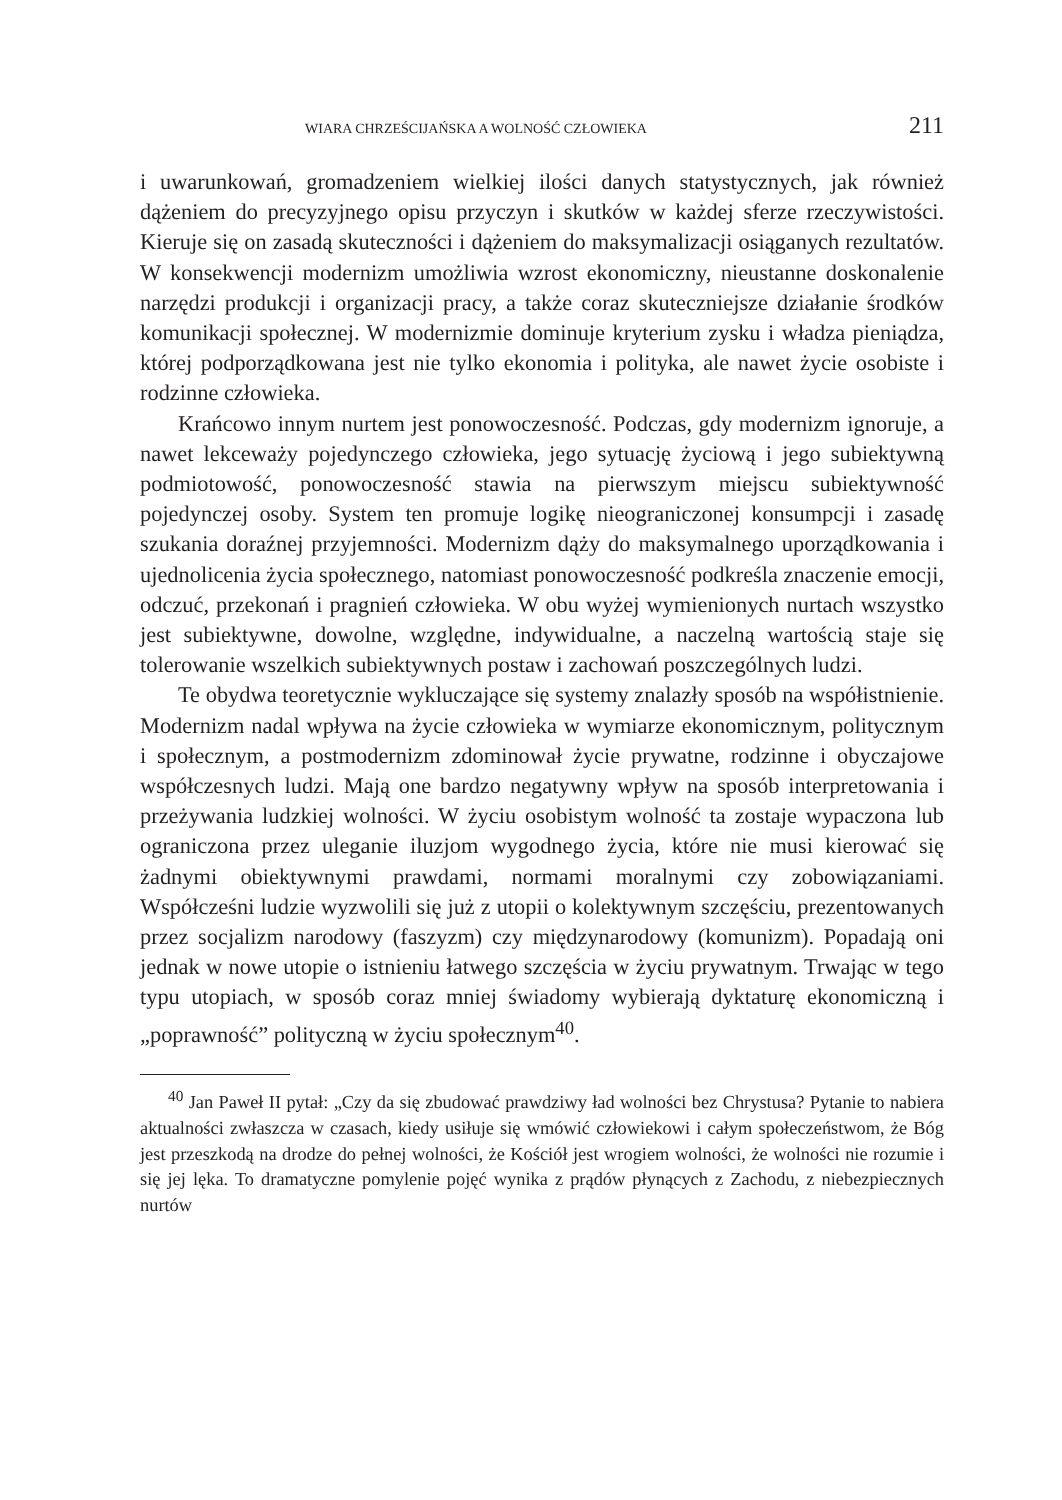WIARA CHRZEŚCIJAŃSKA A WOLNOŚĆ CZŁOWIEKA 211
i uwarunkowań, gromadzeniem wielkiej ilości danych statystycznych, jak również dążeniem do precyzyjnego opisu przyczyn i skutków w każdej sferze rzeczywistości. Kieruje się on zasadą skuteczności i dążeniem do maksymalizacji osiąganych rezultatów. W konsekwencji modernizm umożliwia wzrost ekonomiczny, nieustanne doskonalenie narzędzi produkcji i organizacji pracy, a także coraz skuteczniejsze działanie środków komunikacji społecznej. W modernizmie dominuje kryterium zysku i władza pieniądza, której podporządkowana jest nie tylko ekonomia i polityka, ale nawet życie osobiste i rodzinne człowieka.
Krańcowo innym nurtem jest ponowoczesność. Podczas, gdy modernizm ignoruje, a nawet lekceważy pojedynczego człowieka, jego sytuację życiową i jego subiektywną podmiotowość, ponowoczesność stawia na pierwszym miejscu subiektywność pojedynczej osoby. System ten promuje logikę nieograniczonej konsumpcji i zasadę szukania doraźnej przyjemności. Modernizm dąży do maksymalnego uporządkowania i ujednolicenia życia społecznego, natomiast ponowoczesność podkreśla znaczenie emocji, odczuć, przekonań i pragnień człowieka. W obu wyżej wymienionych nurtach wszystko jest subiektywne, dowolne, względne, indywidualne, a naczelną wartością staje się tolerowanie wszelkich subiektywnych postaw i zachowań poszczególnych ludzi.
Te obydwa teoretycznie wykluczające się systemy znalazły sposób na współistnienie. Modernizm nadal wpływa na życie człowieka w wymiarze ekonomicznym, politycznym i społecznym, a postmodernizm zdominował życie prywatne, rodzinne i obyczajowe współczesnych ludzi. Mają one bardzo negatywny wpływ na sposób interpretowania i przeżywania ludzkiej wolności. W życiu osobistym wolność ta zostaje wypaczona lub ograniczona przez uleganie iluzjom wygodnego życia, które nie musi kierować się żadnymi obiektywnymi prawdami, normami moralnymi czy zobowiązaniami. Współcześni ludzie wyzwolili się już z utopii o kolektywnym szczęściu, prezentowanych przez socjalizm narodowy (faszyzm) czy międzynarodowy (komunizm). Popadają oni jednak w nowe utopie o istnieniu łatwego szczęścia w życiu prywatnym. Trwając w tego typu utopiach, w sposób coraz mniej świadomy wybierają dyktaturę ekonomiczną i „poprawność” polityczną w życiu społecznym<sup>40</sup>.
<sup>40</sup> Jan Paweł II pytał: „Czy da się zbudować prawdziwy ład wolności bez Chrystusa? Pytanie to nabiera aktualności zwłaszcza w czasach, kiedy usiłuje się wmówić człowiekowi i całym społeczeństwom, że Bóg jest przeszkodą na drodze do pełnej wolności, że Kościół jest wrogiem wolności, że wolności nie rozumie i się jej lęka. To dramatyczne pomylenie pojęć wynika z prądów płynących z Zachodu, z niebezpiecznych nurtów